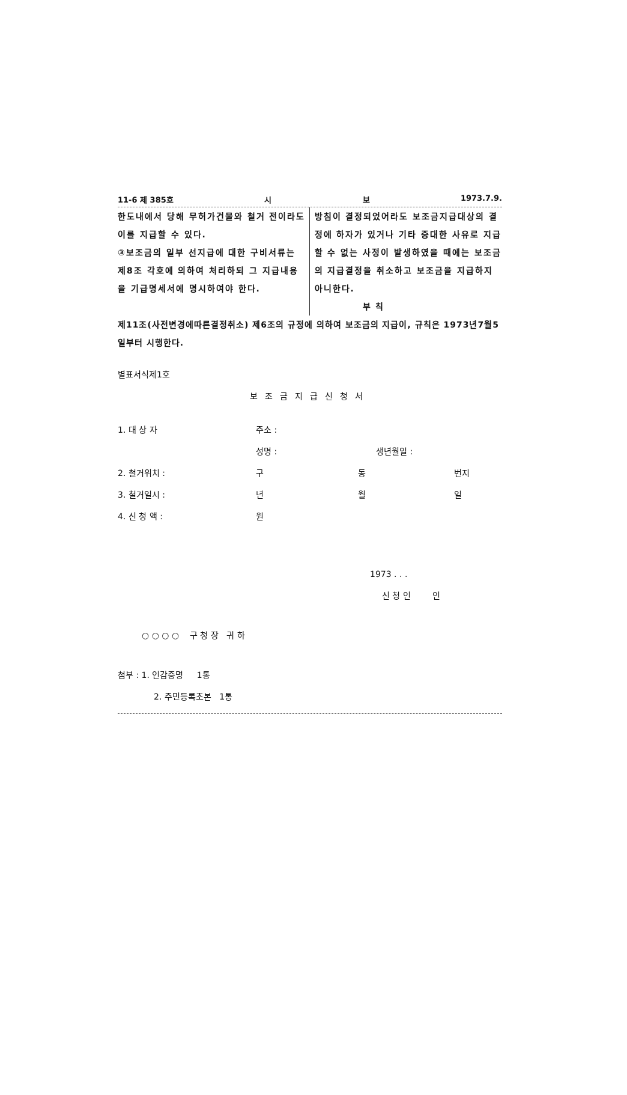11-6 제 385호 시 보 1973.7.9.
한도내에서 당해 무허가건물와 철거 전이라도 이를 지급할 수 있다.
③보조금의 일부 선지급에 대한 구비서류는 제8조 각호에 의하여 처리하되 그 지급내용을 기급명세서에 명시하여야 한다.
방침이 결정되었어라도 보조금지급대상의 결정에 하자가 있거나 기타 중대한 사유로 지급할 수 없는 사정이 발생하였을 때에는 보조금의 지급결정을 취소하고 보조금을 지급하지 아니한다.
부 칙
제11조(사전변경에따른결정취소) 제6조의 규정에 의하여 보조금의 지급이, 규칙은 1973년7월5일부터 시행한다.
별표서식제1호
보조금지급신청서
1. 대 상 자 주소 :
성명 : 생년월일 :
2. 철거위치 : 구 동 번지
3. 철거일시 : 년 월 일
4. 신 청 액 : 원
1973 . . .
신 청 인 인
○ ○ ○ ○ 구 청 장 귀 하
첨부 : 1. 인감증명 1통
2. 주민등록초본 1통